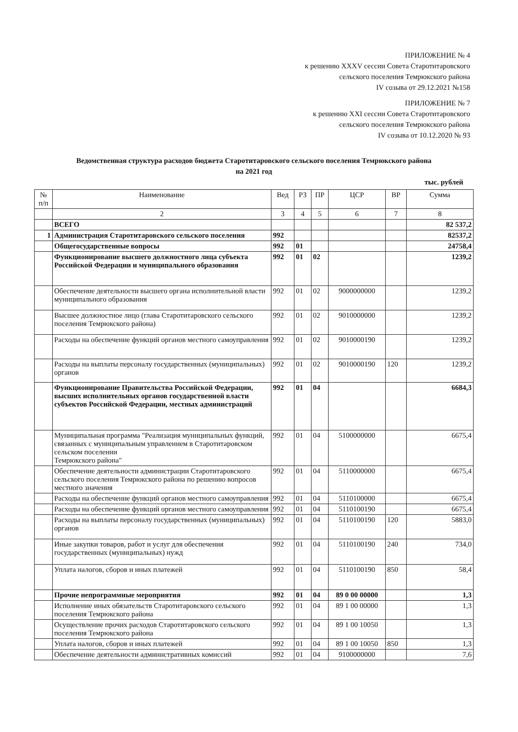ПРИЛОЖЕНИЕ № 4
к решению XXXV сессии Совета Старотитаровского
сельского поселения Темрюкского района
IV созыва от 29.12.2021 №158
ПРИЛОЖЕНИЕ № 7
к решению XXI сессии Совета Старотитаровского
сельского поселения Темрюкского района
IV созыва от 10.12.2020 № 93
Ведомственная структура расходов бюджета Старотитаровского сельского поселения Темрюкского района
на 2021 год
тыс. рублей
| № п/п | Наименование | Вед | РЗ | ПР | ЦСР | ВР | Сумма |
| --- | --- | --- | --- | --- | --- | --- | --- |
| | 2 | 3 | 4 | 5 | 6 | 7 | 8 |
| | ВСЕГО | | | | | | 82 537,2 |
| 1 | Администрация Старотитаровского сельского поселения | 992 | | | | | 82537,2 |
| | Общегосударственные вопросы | 992 | 01 | | | | 24758,4 |
| | Функционирование высшего должностного лица субъекта Российской Федерации и муниципального образования | 992 | 01 | 02 | | | 1239,2 |
| | Обеспечение деятельности высшего органа исполнительной власти муниципального образования | 992 | 01 | 02 | 9000000000 | | 1239,2 |
| | Высшее должностное лицо (глава Старотитаровского сельского поселения Темрюкского района) | 992 | 01 | 02 | 9010000000 | | 1239,2 |
| | Расходы на обеспечение функций органов местного самоуправления | 992 | 01 | 02 | 9010000190 | | 1239,2 |
| | Расходы на выплаты персоналу государственных (муниципальных) органов | 992 | 01 | 02 | 9010000190 | 120 | 1239,2 |
| | Функционирование Правительства Российской Федерации, высших исполнительных органов государственной власти субъектов Российской Федерации, местных администраций | 992 | 01 | 04 | | | 6684,3 |
| | Муниципальная программа "Реализация муниципальных функций, связанных с муниципальным управлением в Старотитаровском сельском поселении Темрюкского района" | 992 | 01 | 04 | 5100000000 | | 6675,4 |
| | Обеспечение деятельности администрации Старотитаровского сельского поселения Темрюкского района по решению вопросов местного значения | 992 | 01 | 04 | 5110000000 | | 6675,4 |
| | Расходы на обеспечение функций органов местного самоуправления | 992 | 01 | 04 | 5110100000 | | 6675,4 |
| | Расходы на обеспечение функций органов местного самоуправления | 992 | 01 | 04 | 5110100190 | | 6675,4 |
| | Расходы на выплаты персоналу государственных (муниципальных) органов | 992 | 01 | 04 | 5110100190 | 120 | 5883,0 |
| | Иные закупки товаров, работ и услуг для обеспечения государственных (муниципальных) нужд | 992 | 01 | 04 | 5110100190 | 240 | 734,0 |
| | Уплата налогов, сборов и иных платежей | 992 | 01 | 04 | 5110100190 | 850 | 58,4 |
| | Прочие непрограммные мероприятия | 992 | 01 | 04 | 89 0 00 00000 | | 1,3 |
| | Исполнение иных обязательств Старотитаровского сельского поселения Темрюкского района | 992 | 01 | 04 | 89 1 00 00000 | | 1,3 |
| | Осуществление прочих расходов Старотитаровского сельского поселения Темрюкского района | 992 | 01 | 04 | 89 1 00 10050 | | 1,3 |
| | Уплата налогов, сборов и иных платежей | 992 | 01 | 04 | 89 1 00 10050 | 850 | 1,3 |
| | Обеспечение деятельности административных комиссий | 992 | 01 | 04 | 9100000000 | | 7,6 |